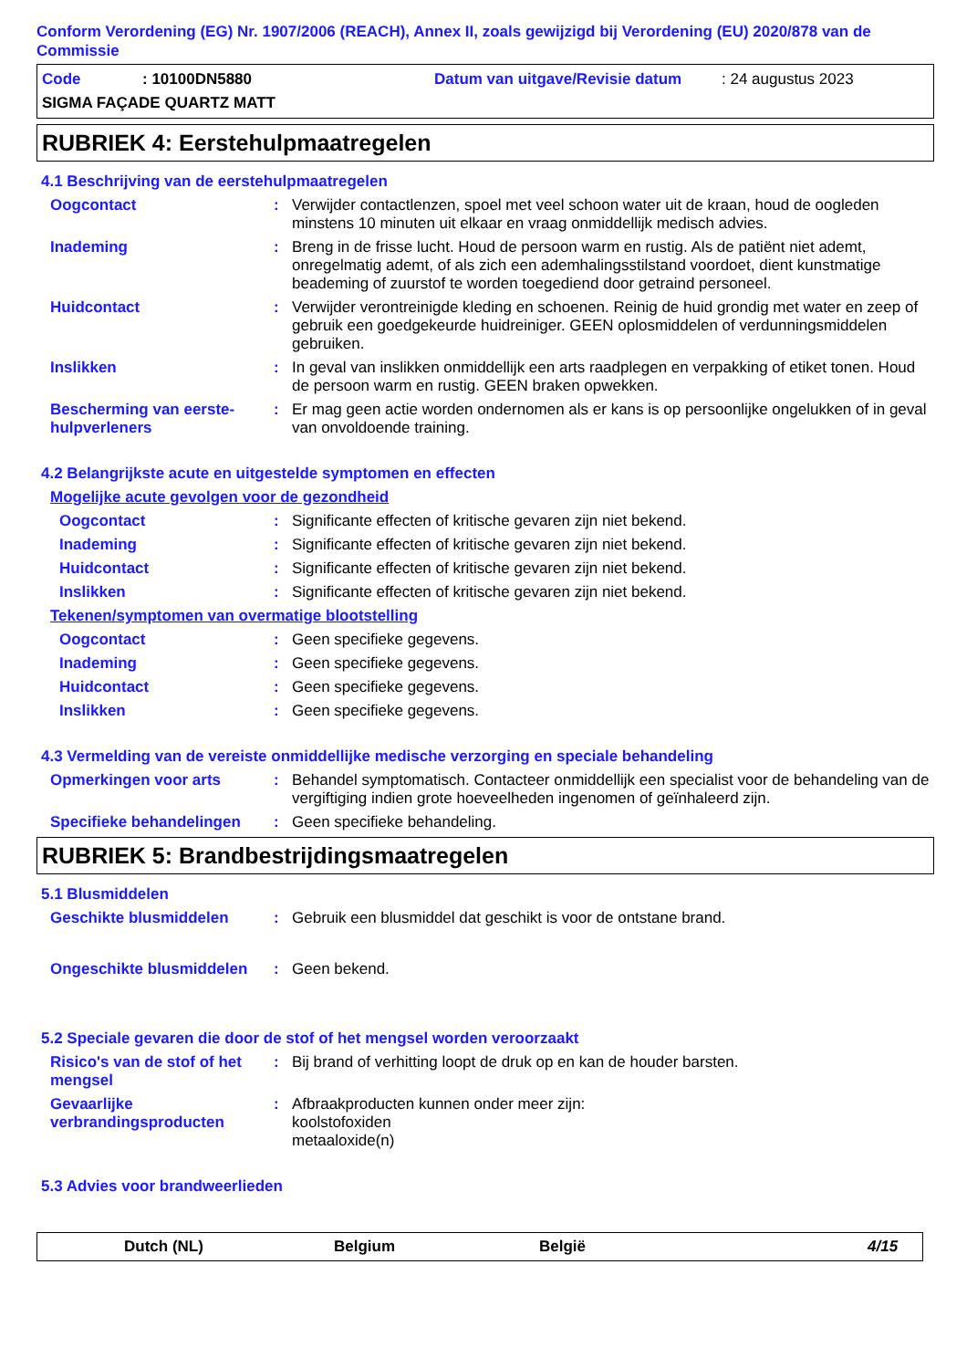Conform Verordening (EG) Nr. 1907/2006 (REACH), Annex II, zoals gewijzigd bij Verordening (EU) 2020/878 van de Commissie
Code: 10100DN5880 Datum van uitgave/Revisie datum: 24 augustus 2023
SIGMA FAÇADE QUARTZ MATT
RUBRIEK 4: Eerstehulpmaatregelen
4.1 Beschrijving van de eerstehulpmaatregelen
Oogcontact: Verwijder contactlenzen, spoel met veel schoon water uit de kraan, houd de oogleden minstens 10 minuten uit elkaar en vraag onmiddellijk medisch advies.
Inademing: Breng in de frisse lucht. Houd de persoon warm en rustig. Als de patiënt niet ademt, onregelmatig ademt, of als zich een ademhalingsstilstand voordoet, dient kunstmatige beademing of zuurstof te worden toegediend door getraind personeel.
Huidcontact: Verwijder verontreinigde kleding en schoenen. Reinig de huid grondig met water en zeep of gebruik een goedgekeurde huidreiniger. GEEN oplosmiddelen of verdunningsmiddelen gebruiken.
Inslikken: In geval van inslikken onmiddellijk een arts raadplegen en verpakking of etiket tonen. Houd de persoon warm en rustig. GEEN braken opwekken.
Bescherming van eerste-hulpverleners: Er mag geen actie worden ondernomen als er kans is op persoonlijke ongelukken of in geval van onvoldoende training.
4.2 Belangrijkste acute en uitgestelde symptomen en effecten
Mogelijke acute gevolgen voor de gezondheid
Oogcontact: Significante effecten of kritische gevaren zijn niet bekend.
Inademing: Significante effecten of kritische gevaren zijn niet bekend.
Huidcontact: Significante effecten of kritische gevaren zijn niet bekend.
Inslikken: Significante effecten of kritische gevaren zijn niet bekend.
Tekenen/symptomen van overmatige blootstelling
Oogcontact: Geen specifieke gegevens.
Inademing: Geen specifieke gegevens.
Huidcontact: Geen specifieke gegevens.
Inslikken: Geen specifieke gegevens.
4.3 Vermelding van de vereiste onmiddellijke medische verzorging en speciale behandeling
Opmerkingen voor arts: Behandel symptomatisch. Contacteer onmiddellijk een specialist voor de behandeling van de vergiftiging indien grote hoeveelheden ingenomen of geïnhaleerd zijn.
Specifieke behandelingen: Geen specifieke behandeling.
RUBRIEK 5: Brandbestrijdingsmaatregelen
5.1 Blusmiddelen
Geschikte blusmiddelen: Gebruik een blusmiddel dat geschikt is voor de ontstane brand.
Ongeschikte blusmiddelen: Geen bekend.
5.2 Speciale gevaren die door de stof of het mengsel worden veroorzaakt
Risico's van de stof of het mengsel: Bij brand of verhitting loopt de druk op en kan de houder barsten.
Gevaarlijke verbrandingsproducten: Afbraakproducten kunnen onder meer zijn:
koolstofoxiden
metaaloxide(n)
5.3 Advies voor brandweerlieden
Dutch (NL) Belgium België 4/15